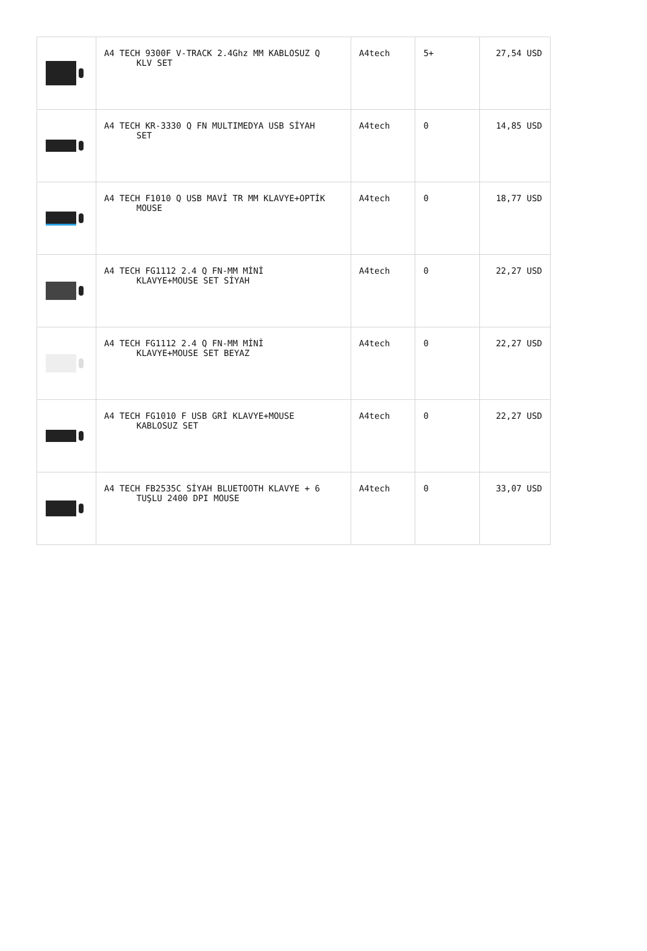| | A4 TECH 9300F V-TRACK 2.4Ghz MM KABLOSUZ Q KLV SET | A4tech | 5+ | 27,54 USD |
| | A4 TECH KR-3330 Q FN MULTIMEDYA USB SİYAH SET | A4tech | 0 | 14,85 USD |
| | A4 TECH F1010 Q USB MAVİ TR MM KLAVYE+OPTİK MOUSE | A4tech | 0 | 18,77 USD |
| | A4 TECH FG1112 2.4 Q FN-MM MİNİ KLAVYE+MOUSE SET SİYAH | A4tech | 0 | 22,27 USD |
| | A4 TECH FG1112 2.4 Q FN-MM MİNİ KLAVYE+MOUSE SET BEYAZ | A4tech | 0 | 22,27 USD |
| | A4 TECH FG1010 F USB GRİ KLAVYE+MOUSE KABLOSUZ SET | A4tech | 0 | 22,27 USD |
| | A4 TECH FB2535C SİYAH BLUETOOTH KLAVYE + 6 TUŞLU 2400 DPI MOUSE | A4tech | 0 | 33,07 USD |